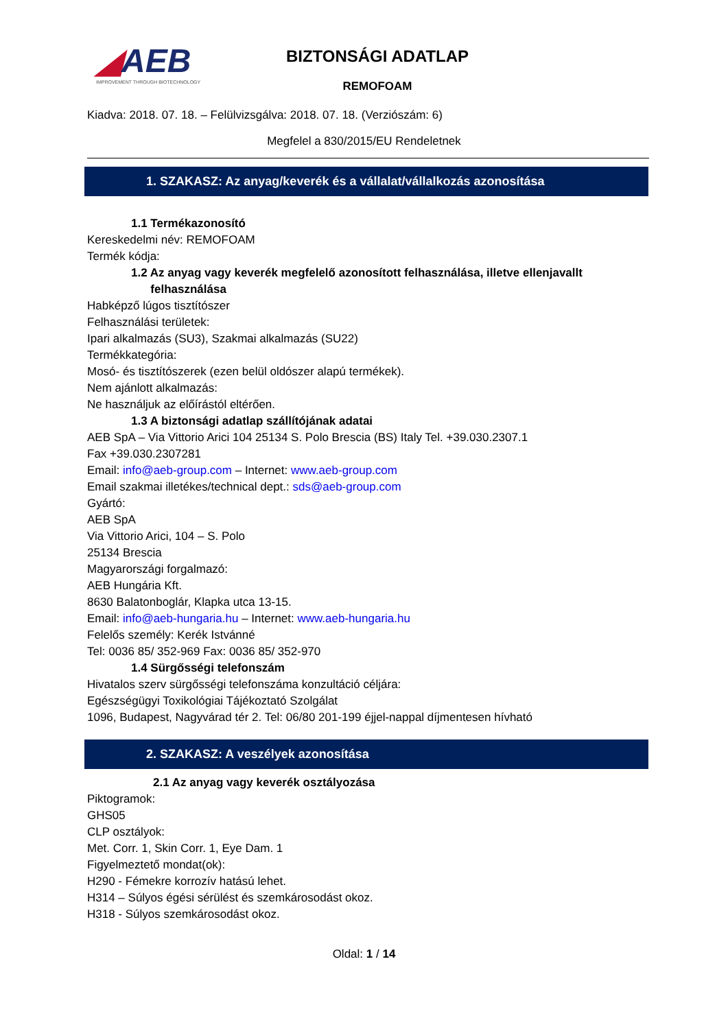◢AEB
IMPROVEMENT THROUGH BIOTECHNOLOGY
BIZTONSÁGI ADATLAP
REMOFOAM
Kiadva: 2018. 07. 18. – Felülvizsgálva: 2018. 07. 18. (Verziószám: 6)
Megfelel a 830/2015/EU Rendeletnek
1. SZAKASZ: Az anyag/keverék és a vállalat/vállalkozás azonosítása
1.1 Termékazonosító
Kereskedelmi név: REMOFOAM
Termék kódja:
1.2 Az anyag vagy keverék megfelelő azonosított felhasználása, illetve ellenjavallt
felhasználása
Habképző lúgos tisztítószer
Felhasználási területek:
Ipari alkalmazás (SU3), Szakmai alkalmazás (SU22)
Termékkategória:
Mosó- és tisztítószerek (ezen belül oldószer alapú termékek).
Nem ajánlott alkalmazás:
Ne használjuk az előírástól eltérően.
1.3 A biztonsági adatlap szállítójának adatai
AEB SpA – Via Vittorio Arici 104 25134 S. Polo Brescia (BS) Italy Tel. +39.030.2307.1
Fax +39.030.2307281
Email: info@aeb-group.com – Internet: www.aeb-group.com
Email szakmai illetékes/technical dept.: sds@aeb-group.com
Gyártó:
AEB SpA
Via Vittorio Arici, 104 – S. Polo
25134 Brescia
Magyarországi forgalmazó:
AEB Hungária Kft.
8630 Balatonboglár, Klapka utca 13-15.
Email: info@aeb-hungaria.hu – Internet: www.aeb-hungaria.hu
Felelős személy: Kerék Istvánné
Tel: 0036 85/ 352-969 Fax: 0036 85/ 352-970
1.4 Sürgősségi telefonszám
Hivatalos szerv sürgősségi telefonszáma konzultáció céljára:
Egészségügyi Toxikológiai Tájékoztató Szolgálat
1096, Budapest, Nagyvárad tér 2. Tel: 06/80 201-199 éjjel-nappal díjmentesen hívható
2. SZAKASZ: A veszélyek azonosítása
2.1 Az anyag vagy keverék osztályozása
Piktogramok:
GHS05
CLP osztályok:
Met. Corr. 1, Skin Corr. 1, Eye Dam. 1
Figyelmeztető mondat(ok):
H290 - Fémekre korrozív hatású lehet.
H314 – Súlyos égési sérülést és szemkárosodást okoz.
H318 - Súlyos szemkárosodást okoz.
Oldal: 1 / 14